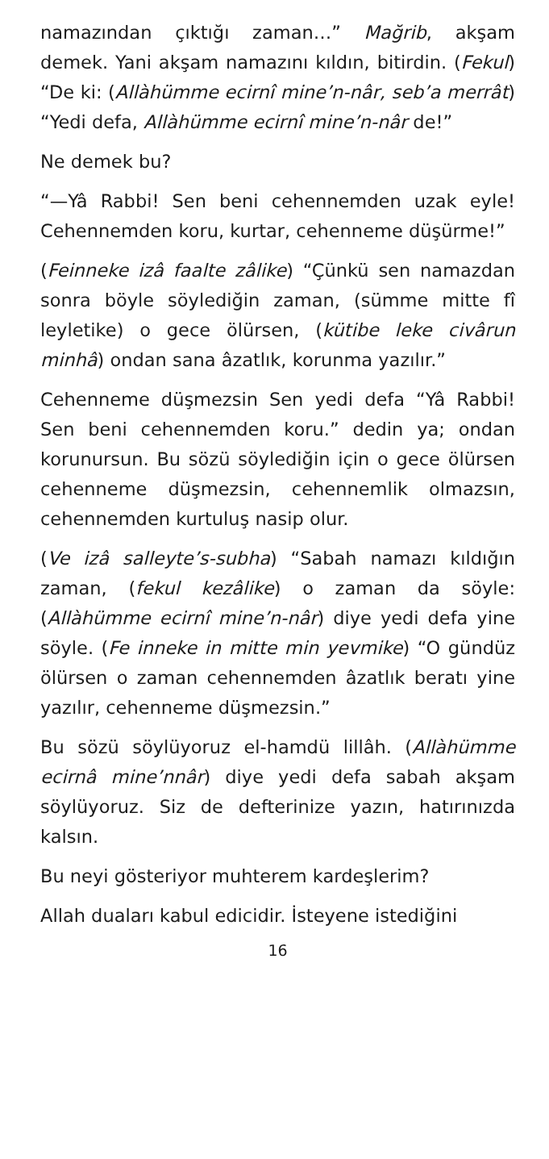namazından çıktığı zaman…” Mağrib, akşam demek. Yani akşam namazını kıldın, bitirdin. (Fekul) “De ki: (Allàhümme ecirnî mine’n-nâr, seb’a merrât) “Yedi defa, Allàhümme ecirnî mine’n-nâr de!”
Ne demek bu?
“—Yâ Rabbi! Sen beni cehennemden uzak eyle! Cehennemden koru, kurtar, cehenneme düşürme!”
(Feinneke izâ faalte zâlike) “Çünkü sen namazdan sonra böyle söylediğin zaman, (sümme mitte fî leyletike) o gece ölürsen, (kütibe leke civârun minhâ) ondan sana âzatlık, korunma yazılır.”
Cehenneme düşmezsin Sen yedi defa “Yâ Rabbi! Sen beni cehennemden koru.” dedin ya; ondan korunursun. Bu sözü söylediğin için o gece ölürsen cehenneme düşmezsin, cehennemlik olmazsın, cehennemden kurtuluş nasip olur.
(Ve izâ salleyte’s-subha) “Sabah namazı kıldığın zaman, (fekul kezâlike) o zaman da söyle: (Allàhümme ecirnî mine’n-nâr) diye yedi defa yine söyle. (Fe inneke in mitte min yevmike) “O gündüz ölürsen o zaman cehennemden âzatlık beratı yine yazılır, cehenneme düşmezsin.”
Bu sözü söylüyoruz el-hamdü lillâh. (Allàhümme ecirnâ mine’nnâr) diye yedi defa sabah akşam söylüyoruz. Siz de defterinize yazın, hatırınızda kalsın.
Bu neyi gösteriyor muhterem kardeşlerim?
Allah duaları kabul edicidir. İsteyene istediğini
16